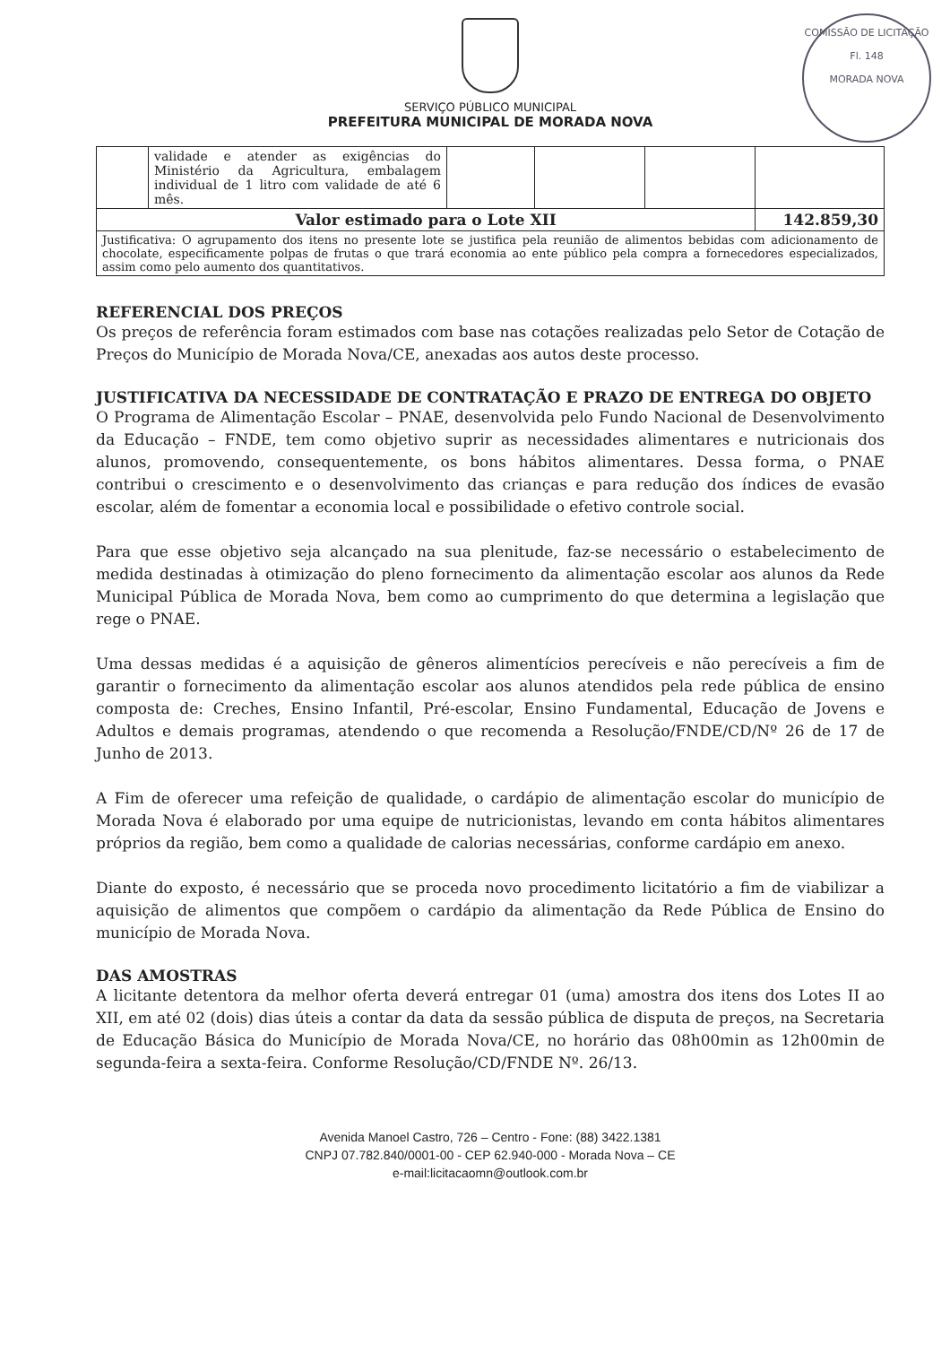COMISSÃO DE LICITAÇÃO
Fl. 148
MORADA NOVA
SERVIÇO PÚBLICO MUNICIPAL
PREFEITURA MUNICIPAL DE MORADA NOVA
| | validade e atender as exigências do Ministério da Agricultura, embalagem individual de 1 litro com validade de até 6 mês. | | | | |
| Valor estimado para o Lote XII | | | | | 142.859,30 |
| Justificativa: O agrupamento dos itens no presente lote se justifica pela reunião de alimentos bebidas com adicionamento de chocolate, especificamente polpas de frutas o que trará economia ao ente público pela compra a fornecedores especializados, assim como pelo aumento dos quantitativos. | | | | | |
REFERENCIAL DOS PREÇOS
Os preços de referência foram estimados com base nas cotações realizadas pelo Setor de Cotação de Preços do Município de Morada Nova/CE, anexadas aos autos deste processo.
JUSTIFICATIVA DA NECESSIDADE DE CONTRATAÇÃO E PRAZO DE ENTREGA DO OBJETO
O Programa de Alimentação Escolar – PNAE, desenvolvida pelo Fundo Nacional de Desenvolvimento da Educação – FNDE, tem como objetivo suprir as necessidades alimentares e nutricionais dos alunos, promovendo, consequentemente, os bons hábitos alimentares. Dessa forma, o PNAE contribui o crescimento e o desenvolvimento das crianças e para redução dos índices de evasão escolar, além de fomentar a economia local e possibilidade o efetivo controle social.
Para que esse objetivo seja alcançado na sua plenitude, faz-se necessário o estabelecimento de medida destinadas à otimização do pleno fornecimento da alimentação escolar aos alunos da Rede Municipal Pública de Morada Nova, bem como ao cumprimento do que determina a legislação que rege o PNAE.
Uma dessas medidas é a aquisição de gêneros alimentícios perecíveis e não perecíveis a fim de garantir o fornecimento da alimentação escolar aos alunos atendidos pela rede pública de ensino composta de: Creches, Ensino Infantil, Pré-escolar, Ensino Fundamental, Educação de Jovens e Adultos e demais programas, atendendo o que recomenda a Resolução/FNDE/CD/Nº 26 de 17 de Junho de 2013.
A Fim de oferecer uma refeição de qualidade, o cardápio de alimentação escolar do município de Morada Nova é elaborado por uma equipe de nutricionistas, levando em conta hábitos alimentares próprios da região, bem como a qualidade de calorias necessárias, conforme cardápio em anexo.
Diante do exposto, é necessário que se proceda novo procedimento licitatório a fim de viabilizar a aquisição de alimentos que compõem o cardápio da alimentação da Rede Pública de Ensino do município de Morada Nova.
DAS AMOSTRAS
A licitante detentora da melhor oferta deverá entregar 01 (uma) amostra dos itens dos Lotes II ao XII, em até 02 (dois) dias úteis a contar da data da sessão pública de disputa de preços, na Secretaria de Educação Básica do Município de Morada Nova/CE, no horário das 08h00min as 12h00min de segunda-feira a sexta-feira. Conforme Resolução/CD/FNDE Nº. 26/13.
Avenida Manoel Castro, 726 – Centro - Fone: (88) 3422.1381
CNPJ 07.782.840/0001-00 - CEP 62.940-000 - Morada Nova – CE
e-mail:licitacaomn@outlook.com.br